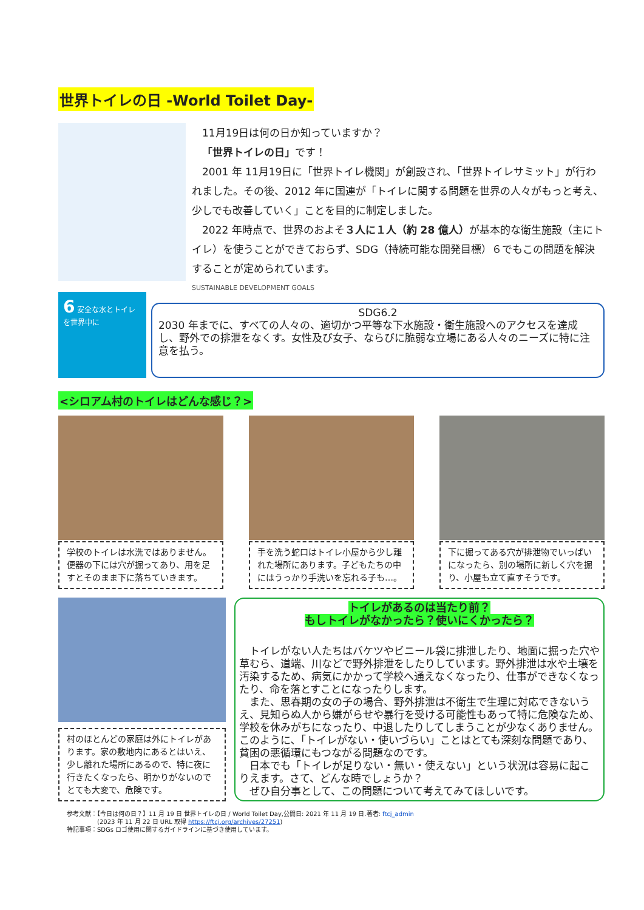世界トイレの日 -World Toilet Day-
　11月19日は何の日か知っていますか？
　「世界トイレの日」です！
　2001 年 11月19日に「世界トイレ機関」が創設され､「世界トイレサミット」が行われました。その後、2012 年に国連が「トイレに関する問題を世界の人々がもっと考え、少しでも改善していく」ことを目的に制定しました。
　2022 年時点で、世界のおよそ３人に１人（約 28 億人）が基本的な衛生施設（主にトイレ）を使うことができておらず、SDG（持続可能な開発目標）６でもこの問題を解決することが定められています。
SUSTAINABLE DEVELOPMENT GOALS
6 安全な水とトイレを世界中に
SDG6.2
2030 年までに、すべての人々の、適切かつ平等な下水施設・衛生施設へのアクセスを達成し、野外での排泄をなくす。女性及び女子、ならびに脆弱な立場にある人々のニーズに特に注意を払う。
<シロアム村のトイレはどんな感じ？>
学校のトイレは水洗ではありません。便器の下には穴が掘ってあり、用を足すとそのまま下に落ちていきます。
手を洗う蛇口はトイレ小屋から少し離れた場所にあります。子どもたちの中にはうっかり手洗いを忘れる子も…。
下に掘ってある穴が排泄物でいっぱいになったら、別の場所に新しく穴を掘り、小屋も立て直すそうです。
村のほとんどの家庭は外にトイレがあります。家の敷地内にあるとはいえ、少し離れた場所にあるので、特に夜に行きたくなったら、明かりがないのでとても大変で、危険です。
トイレがあるのは当たり前？
もしトイレがなかったら？使いにくかったら？
　トイレがない人たちはバケツやビニール袋に排泄したり、地面に掘った穴や草むら、道端、川などで野外排泄をしたりしています。野外排泄は水や土壌を汚染するため、病気にかかって学校へ通えなくなったり、仕事ができなくなったり、命を落とすことになったりします。
　また、思春期の女の子の場合、野外排泄は不衛生で生理に対応できないうえ、見知らぬ人から嫌がらせや暴行を受ける可能性もあって特に危険なため、学校を休みがちになったり、中退したりしてしまうことが少なくありません。このように､「トイレがない・使いづらい」ことはとても深刻な問題であり、貧困の悪循環にもつながる問題なのです。
　日本でも「トイレが足りない・無い・使えない」という状況は容易に起こりえます。さて、どんな時でしょうか？
　ぜひ自分事として、この問題について考えてみてほしいです。
参考文献：【今日は何の日？】11 月 19 日 世界トイレの日 / World Toilet Day,公開日: 2021 年 11 月 19 日.著者: ftcj_admin
　　　　　(2023 年 11 月 22 日 URL 取得 https://ftcj.org/archives/27251)
特記事項：SDGs ロゴ使用に関するガイドラインに基づき使用しています。